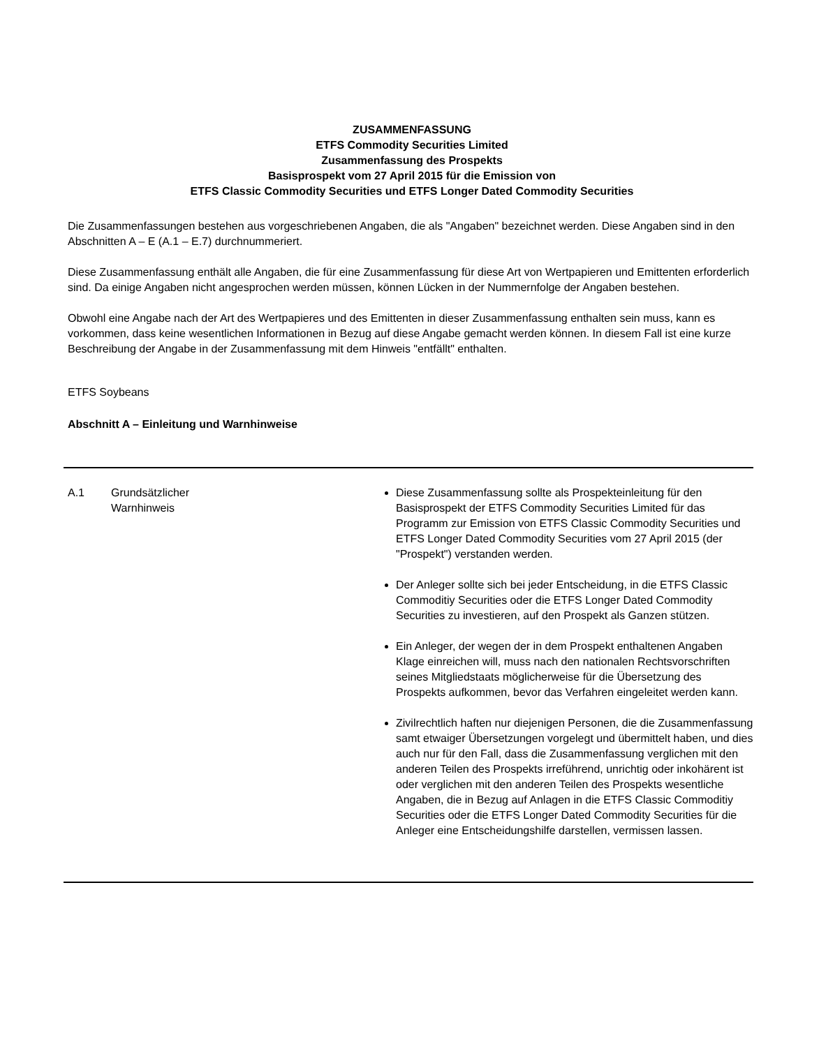ZUSAMMENFASSUNG
ETFS Commodity Securities Limited
Zusammenfassung des Prospekts
Basisprospekt vom 27 April 2015 für die Emission von
ETFS Classic Commodity Securities und ETFS Longer Dated Commodity Securities
Die Zusammenfassungen bestehen aus vorgeschriebenen Angaben, die als "Angaben" bezeichnet werden. Diese Angaben sind in den Abschnitten A – E (A.1 – E.7) durchnummeriert.
Diese Zusammenfassung enthält alle Angaben, die für eine Zusammenfassung für diese Art von Wertpapieren und Emittenten erforderlich sind. Da einige Angaben nicht angesprochen werden müssen, können Lücken in der Nummernfolge der Angaben bestehen.
Obwohl eine Angabe nach der Art des Wertpapieres und des Emittenten in dieser Zusammenfassung enthalten sein muss, kann es vorkommen, dass keine wesentlichen Informationen in Bezug auf diese Angabe gemacht werden können. In diesem Fall ist eine kurze Beschreibung der Angabe in der Zusammenfassung mit dem Hinweis "entfällt" enthalten.
ETFS Soybeans
Abschnitt A – Einleitung und Warnhinweise
| A.1 | Grundsätzlicher Warnhinweis | | Diese Zusammenfassung sollte als Prospekteinleitung für den Basisprospekt der ETFS Commodity Securities Limited für das Programm zur Emission von ETFS Classic Commodity Securities und ETFS Longer Dated Commodity Securities vom 27 April 2015 (der "Prospekt") verstanden werden. Der Anleger sollte sich bei jeder Entscheidung, in die ETFS Classic Commoditiy Securities oder die ETFS Longer Dated Commodity Securities zu investieren, auf den Prospekt als Ganzen stützen. Ein Anleger, der wegen der in dem Prospekt enthaltenen Angaben Klage einreichen will, muss nach den nationalen Rechtsvorschriften seines Mitgliedstaats möglicherweise für die Übersetzung des Prospekts aufkommen, bevor das Verfahren eingeleitet werden kann. Zivilrechtlich haften nur diejenigen Personen, die die Zusammenfassung samt etwaiger Übersetzungen vorgelegt und übermittelt haben, und dies auch nur für den Fall, dass die Zusammenfassung verglichen mit den anderen Teilen des Prospekts irreführend, unrichtig oder inkohärent ist oder verglichen mit den anderen Teilen des Prospekts wesentliche Angaben, die in Bezug auf Anlagen in die ETFS Classic Commoditiy Securities oder die ETFS Longer Dated Commodity Securities für die Anleger eine Entscheidungshilfe darstellen, vermissen lassen. |